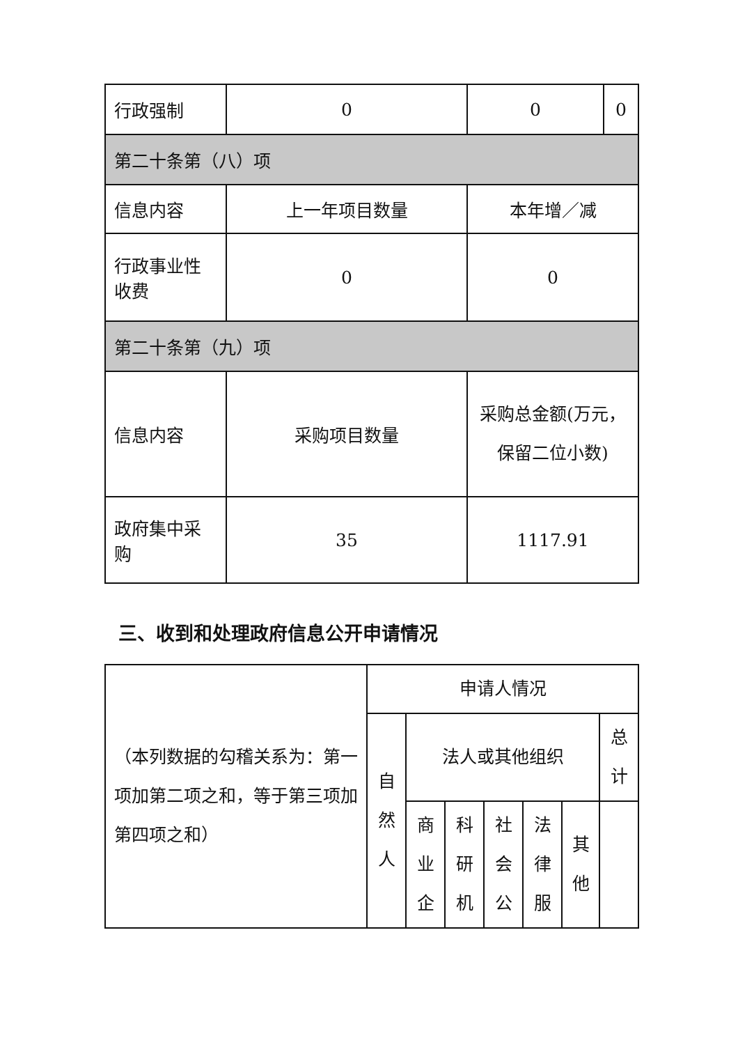| 行政强制 | 0 | 0 | 0 |
| 第二十条第（八）项 | | | |
| 信息内容 | 上一年项目数量 | 本年增／减 | |
| 行政事业性收费 | 0 | 0 | |
| 第二十条第（九）项 | | | |
| 信息内容 | 采购项目数量 | 采购总金额(万元，保留二位小数) | |
| 政府集中采购 | 35 | 1117.91 | |
三、收到和处理政府信息公开申请情况
| （本列数据的勾稽关系为：第一项加第二项之和，等于第三项加第四项之和） | 申请人情况 | | | | | | |
| | 自然人 | 法人或其他组织 | | | | | 总计 |
| | | 商业企 | 科研机 | 社会公 | 法律服 | 其他 | |